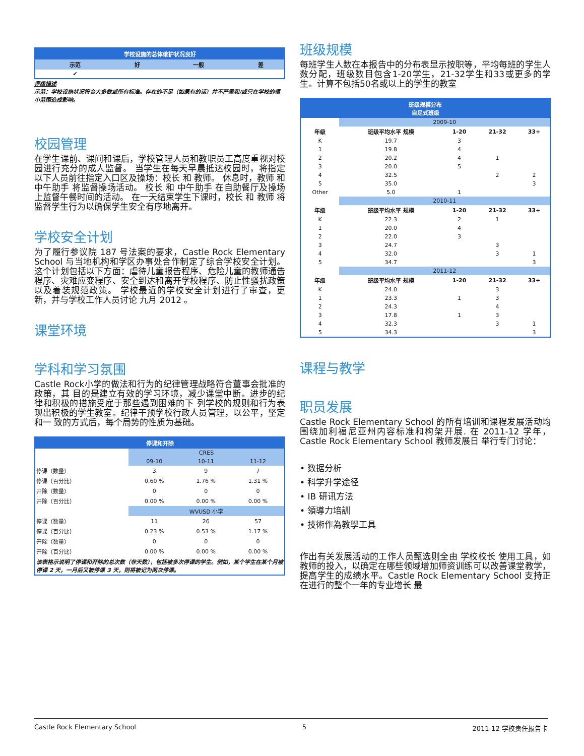| 学校设施的总体维护状况良好 | | | |
| --- | --- | --- | --- |
| 示范 | 好 | 一般 | 差 |
| ✔ | | | |
评级描述
示范：学校设施状况符合大多数或所有标准。存在的不足（如果有的话）并不严重和/或只在学校的很小范围造成影响。
校园管理
在学生课前、课间和课后，学校管理人员和教职员工高度重视对校园进行充分的成人监督。 当学生在每天早晨抵达校园时，将指定以下人员前往指定入口区及操场：校长 和 教师。 休息时，教师 和 中午助手 将监督操场活动。 校长 和 中午助手 在自助餐厅及操场上监督午餐时间的活动。 在一天结束学生下课时，校长 和 教师 将监督学生行为以确保学生安全有序地离开。
学校安全计划
为了履行参议院 187 号法案的要求，Castle Rock Elementary School 与当地机构和学区办事处合作制定了综合学校安全计划。这个计划包括以下方面：虐待儿童报告程序、危险儿童的教师通告程序、灾难应变程序、安全到达和离开学校程序、防止性骚扰政策以及着装规范政策。 学校最近的学校安全计划进行了审查，更新，并与学校工作人员讨论 九月 2012 。
课堂环境
学科和学习氛围
Castle Rock小学的做法和行为的纪律管理战略符合董事会批准的政策，其 目的是建立有效的学习环境，减少课堂中断。进步的纪律和积极的措施受雇于那些遇到困难的下 列学校的规则和行为表现出积极的学生教室。纪律干预学校行政人员管理，以公平，坚定和一 致的方式后，每个局势的性质为基础。
| 停课和开除 | | | |
| --- | --- | --- | --- |
| | CRES | | |
| | 09-10 | 10-11 | 11-12 |
| 停课（数量） | 3 | 9 | 7 |
| 停课（百分比） | 0.60 % | 1.76 % | 1.31 % |
| 开除（数量） | 0 | 0 | 0 |
| 开除（百分比） | 0.00 % | 0.00 % | 0.00 % |
| | WVUSD 小学 | | |
| 停课（数量） | 11 | 26 | 57 |
| 停课（百分比） | 0.23 % | 0.53 % | 1.17 % |
| 开除（数量） | 0 | 0 | 0 |
| 开除（百分比） | 0.00 % | 0.00 % | 0.00 % |
| 该表格示说明了停课和开除的总次数（非天数），包括被多次停课的学生。例如，某个学生在某个月被停课 2 天，一月后又被停课 3 天，则将被记为两次停课。 | | | |
班级规模
每班学生人数在本报告中的分布表显示按职等，平均每班的学生人数分配，班级数目包含1-20学生，21-32学生和33或更多的学生。计算不包括50名或以上的学生的教室
| 班级规模分布 自足式班级 | | | | |
| --- | --- | --- | --- | --- |
| | 2009-10 | | | |
| 年级 | 班级平均水平 规模 | 1-20 | 21-32 | 33+ |
| K | 19.7 | 3 | | |
| 1 | 19.8 | 4 | | |
| 2 | 20.2 | 4 | 1 | |
| 3 | 20.0 | 5 | | |
| 4 | 32.5 | | 2 | 2 |
| 5 | 35.0 | | | 3 |
| Other | 5.0 | 1 | | |
| | 2010-11 | | | |
| 年级 | 班级平均水平 规模 | 1-20 | 21-32 | 33+ |
| K | 22.3 | 2 | 1 | |
| 1 | 20.0 | 4 | | |
| 2 | 22.0 | 3 | | |
| 3 | 24.7 | | 3 | |
| 4 | 32.0 | | 3 | 1 |
| 5 | 34.7 | | | 3 |
| | 2011-12 | | | |
| 年级 | 班级平均水平 规模 | 1-20 | 21-32 | 33+ |
| K | 24.0 | | 3 | |
| 1 | 23.3 | 1 | 3 | |
| 2 | 24.3 | | 4 | |
| 3 | 17.8 | 1 | 3 | |
| 4 | 32.3 | | 3 | 1 |
| 5 | 34.3 | | | 3 |
课程与教学
职员发展
Castle Rock Elementary School 的所有培训和课程发展活动均围绕加利福尼亚州内容标准和构架开展. 在 2011-12 学年，Castle Rock Elementary School 教师发展日 举行专门讨论：
• 数据分析
• 科学升学途径
• IB 研讯方法
• 領導力培訓
• 技術作為教學工具
作出有关发展活动的工作人员甄选则全由 学校校长 使用工具，如 教师的投入，以确定在哪些领域增加师资训练可以改善课堂教学，提高学生的成绩水平。Castle Rock Elementary School 支持正在进行的整个一年的专业增长 最
Castle Rock Elementary School 5 2011-12 学校责任报告卡